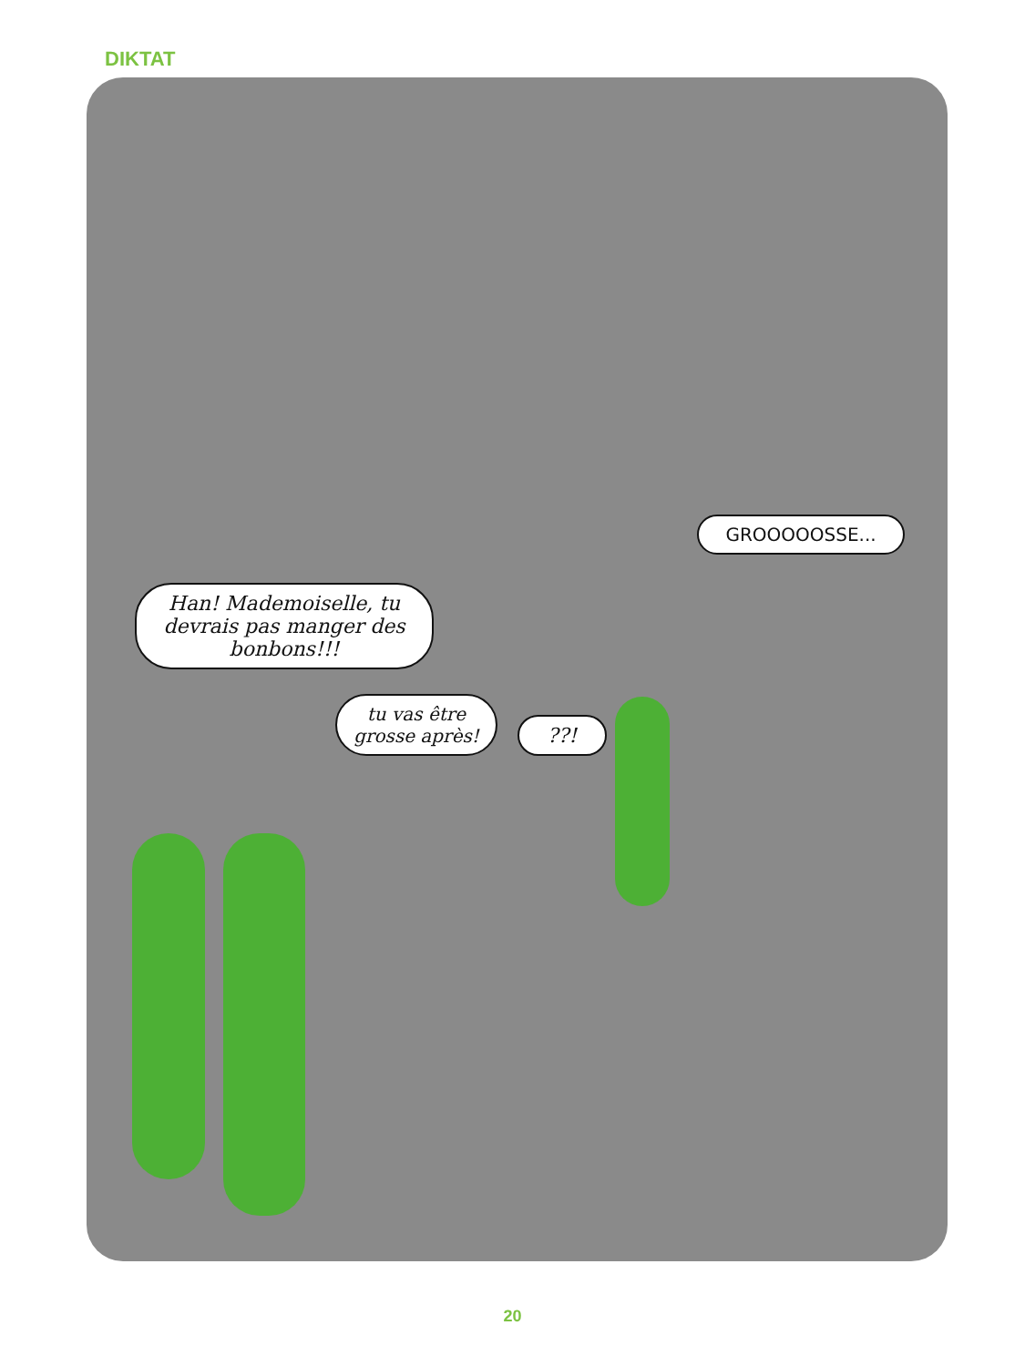DIKTAT
Han! Mademoiselle, tu devrais pas manger des bonbons!!!
tu vas être grosse après!
??!
GROOOOOSSE...
20